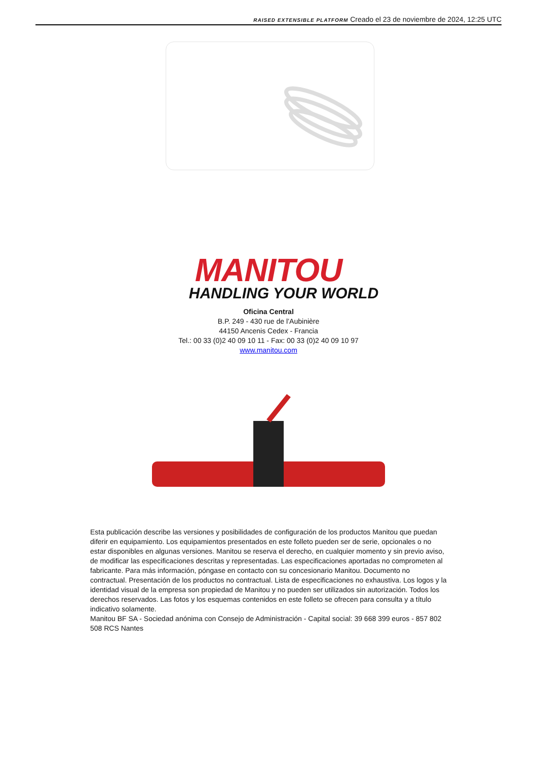RAISED EXTENSIBLE PLATFORM Creado el 23 de noviembre de 2024, 12:25 UTC
MANITOU
HANDLING YOUR WORLD
Oficina Central
B.P. 249 - 430 rue de l’Aubinière
44150 Ancenis Cedex - Francia
Tel.: 00 33 (0)2 40 09 10 11 - Fax: 00 33 (0)2 40 09 10 97
www.manitou.com
Esta publicación describe las versiones y posibilidades de configuración de los productos Manitou que puedan diferir en equipamiento. Los equipamientos presentados en este folleto pueden ser de serie, opcionales o no estar disponibles en algunas versiones. Manitou se reserva el derecho, en cualquier momento y sin previo aviso, de modificar las especificaciones descritas y representadas. Las especificaciones aportadas no comprometen al fabricante. Para más información, póngase en contacto con su concesionario Manitou. Documento no contractual. Presentación de los productos no contractual. Lista de especificaciones no exhaustiva. Los logos y la identidad visual de la empresa son propiedad de Manitou y no pueden ser utilizados sin autorización. Todos los derechos reservados. Las fotos y los esquemas contenidos en este folleto se ofrecen para consulta y a título indicativo solamente.
Manitou BF SA - Sociedad anónima con Consejo de Administración - Capital social: 39 668 399 euros - 857 802 508 RCS Nantes